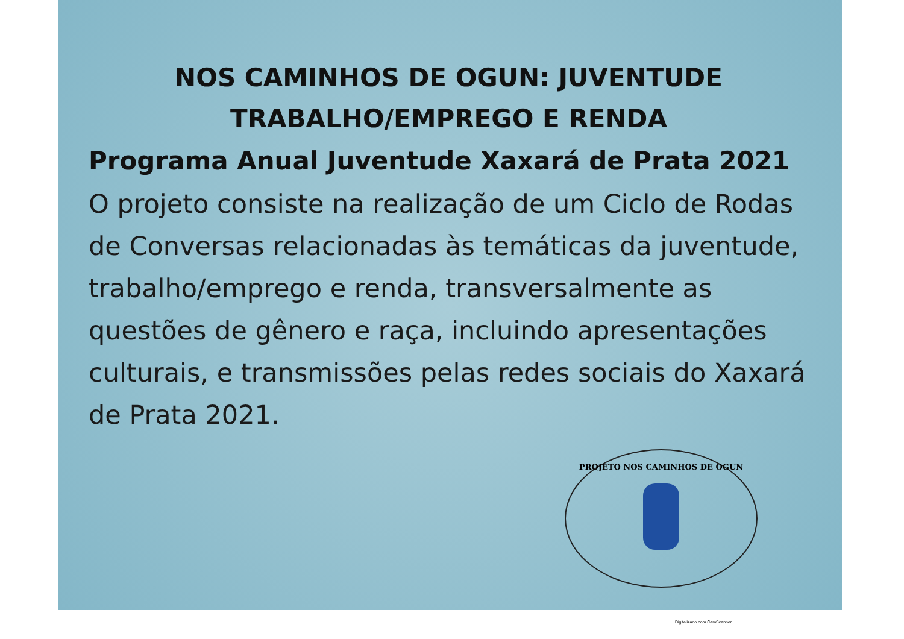NOS CAMINHOS DE OGUN: JUVENTUDE
TRABALHO/EMPREGO E RENDA
Programa Anual Juventude Xaxará de Prata 2021
O projeto consiste na realização de um Ciclo de Rodas de Conversas relacionadas às temáticas da juventude, trabalho/emprego e renda, transversalmente as questões de gênero e raça, incluindo apresentações culturais, e transmissões pelas redes sociais do Xaxará de Prata 2021.
PROJETO NOS CAMINHOS DE OGUN
Digitalizado com CamScanner